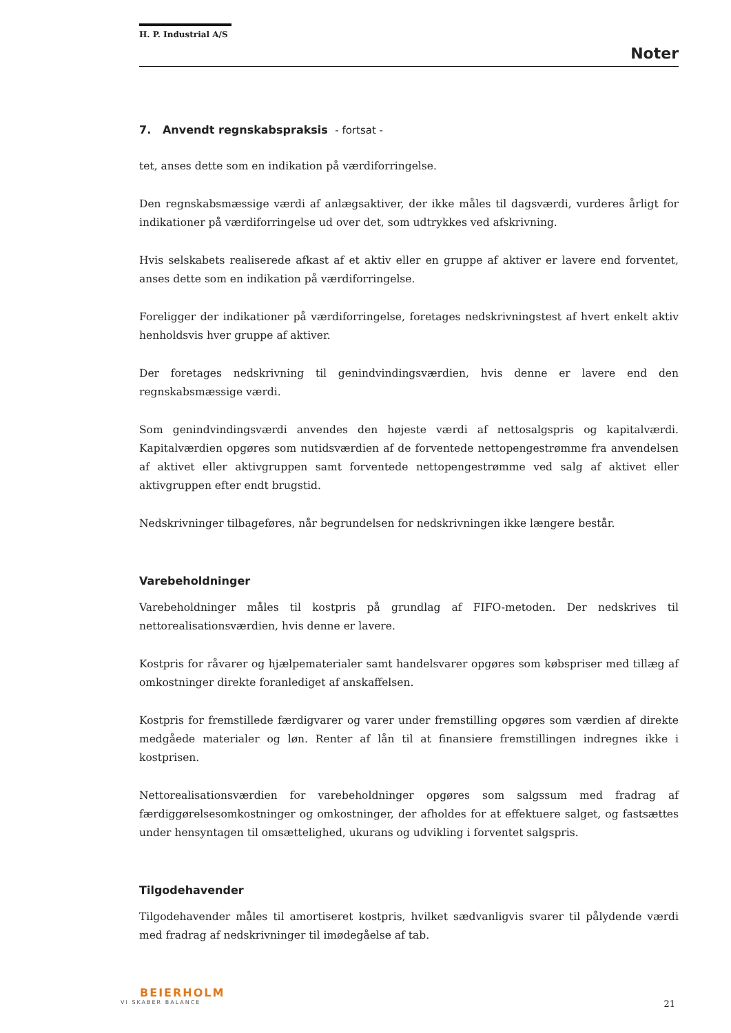H. P. Industrial A/S
Noter
7. Anvendt regnskabspraksis - fortsat -
tet, anses dette som en indikation på værdiforringelse.
Den regnskabsmæssige værdi af anlægsaktiver, der ikke måles til dagsværdi, vurderes årligt for indikationer på værdiforringelse ud over det, som udtrykkes ved afskrivning.
Hvis selskabets realiserede afkast af et aktiv eller en gruppe af aktiver er lavere end forventet, anses dette som en indikation på værdiforringelse.
Foreligger der indikationer på værdiforringelse, foretages nedskrivningstest af hvert enkelt aktiv henholdsvis hver gruppe af aktiver.
Der foretages nedskrivning til genindvindingsværdien, hvis denne er lavere end den regnskabsmæssige værdi.
Som genindvindingsværdi anvendes den højeste værdi af nettosalgspris og kapitalværdi. Kapitalværdien opgøres som nutidsværdien af de forventede nettopengestrømme fra anvendelsen af aktivet eller aktivgruppen samt forventede nettopengestrømme ved salg af aktivet eller aktivgruppen efter endt brugstid.
Nedskrivninger tilbageføres, når begrundelsen for nedskrivningen ikke længere består.
Varebeholdninger
Varebeholdninger måles til kostpris på grundlag af FIFO-metoden. Der nedskrives til nettorealisationsværdien, hvis denne er lavere.
Kostpris for råvarer og hjælpematerialer samt handelsvarer opgøres som købspriser med tillæg af omkostninger direkte foranlediget af anskaffelsen.
Kostpris for fremstillede færdigvarer og varer under fremstilling opgøres som værdien af direkte medgåede materialer og løn. Renter af lån til at finansiere fremstillingen indregnes ikke i kostprisen.
Nettorealisationsværdien for varebeholdninger opgøres som salgssum med fradrag af færdiggørelsesomkostninger og omkostninger, der afholdes for at effektuere salget, og fastsættes under hensyntagen til omsættelighed, ukurans og udvikling i forventet salgspris.
Tilgodehavender
Tilgodehavender måles til amortiseret kostpris, hvilket sædvanligvis svarer til pålydende værdi med fradrag af nedskrivninger til imødegåelse af tab.
BEIERHOLM
VI SKABER BALANCE
21